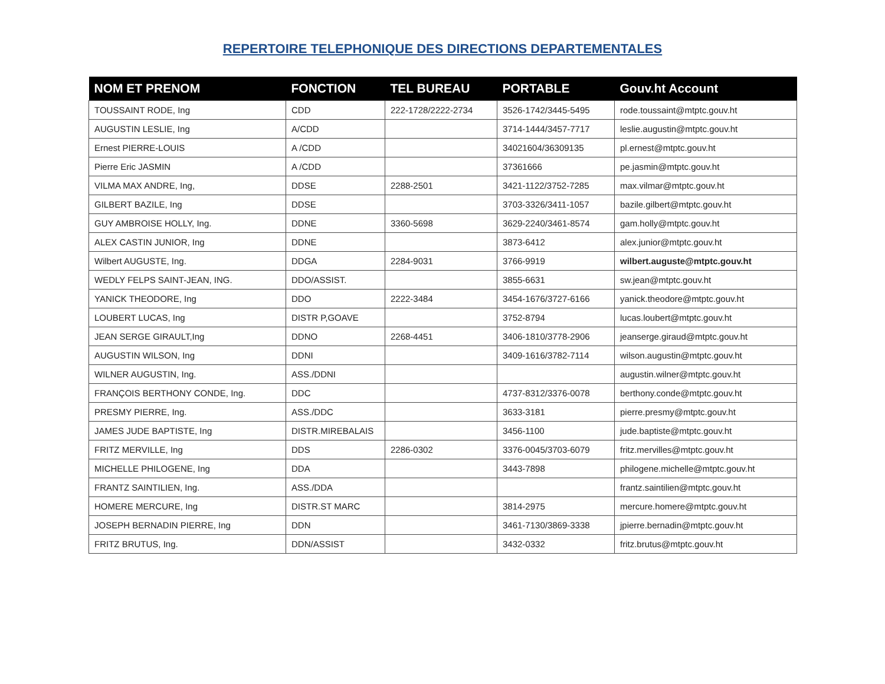REPERTOIRE TELEPHONIQUE DES DIRECTIONS DEPARTEMENTALES
| NOM ET PRENOM | FONCTION | TEL BUREAU | PORTABLE | Gouv.ht Account |
| --- | --- | --- | --- | --- |
| TOUSSAINT RODE, Ing | CDD | 222-1728/2222-2734 | 3526-1742/3445-5495 | rode.toussaint@mtptc.gouv.ht |
| AUGUSTIN LESLIE, Ing | A/CDD | | 3714-1444/3457-7717 | leslie.augustin@mtptc.gouv.ht |
| Ernest PIERRE-LOUIS | A /CDD | | 34021604/36309135 | pl.ernest@mtptc.gouv.ht |
| Pierre Eric JASMIN | A /CDD | | 37361666 | pe.jasmin@mtptc.gouv.ht |
| VILMA MAX ANDRE, Ing, | DDSE | 2288-2501 | 3421-1122/3752-7285 | max.vilmar@mtptc.gouv.ht |
| GILBERT BAZILE, Ing | DDSE | | 3703-3326/3411-1057 | bazile.gilbert@mtptc.gouv.ht |
| GUY AMBROISE HOLLY, Ing. | DDNE | 3360-5698 | 3629-2240/3461-8574 | gam.holly@mtptc.gouv.ht |
| ALEX CASTIN JUNIOR, Ing | DDNE | | 3873-6412 | alex.junior@mtptc.gouv.ht |
| Wilbert AUGUSTE, Ing. | DDGA | 2284-9031 | 3766-9919 | wilbert.auguste@mtptc.gouv.ht |
| WEDLY FELPS SAINT-JEAN, ING. | DDO/ASSIST. | | 3855-6631 | sw.jean@mtptc.gouv.ht |
| YANICK THEODORE, Ing | DDO | 2222-3484 | 3454-1676/3727-6166 | yanick.theodore@mtptc.gouv.ht |
| LOUBERT LUCAS, Ing | DISTR P,GOAVE | | 3752-8794 | lucas.loubert@mtptc.gouv.ht |
| JEAN SERGE GIRAULT,Ing | DDNO | 2268-4451 | 3406-1810/3778-2906 | jeanserge.giraud@mtptc.gouv.ht |
| AUGUSTIN WILSON, Ing | DDNI | | 3409-1616/3782-7114 | wilson.augustin@mtptc.gouv.ht |
| WILNER AUGUSTIN, Ing. | ASS./DDNI | | | augustin.wilner@mtptc.gouv.ht |
| FRANÇOIS BERTHONY CONDE, Ing. | DDC | | 4737-8312/3376-0078 | berthony.conde@mtptc.gouv.ht |
| PRESMY PIERRE, Ing. | ASS./DDC | | 3633-3181 | pierre.presmy@mtptc.gouv.ht |
| JAMES JUDE BAPTISTE, Ing | DISTR.MIREBALAIS | | 3456-1100 | jude.baptiste@mtptc.gouv.ht |
| FRITZ MERVILLE, Ing | DDS | 2286-0302 | 3376-0045/3703-6079 | fritz.mervilles@mtptc.gouv.ht |
| MICHELLE PHILOGENE, Ing | DDA | | 3443-7898 | philogene.michelle@mtptc.gouv.ht |
| FRANTZ SAINTILIEN, Ing. | ASS./DDA | | | frantz.saintilien@mtptc.gouv.ht |
| HOMERE MERCURE, Ing | DISTR.ST MARC | | 3814-2975 | mercure.homere@mtptc.gouv.ht |
| JOSEPH BERNADIN PIERRE, Ing | DDN | | 3461-7130/3869-3338 | jpierre.bernadin@mtptc.gouv.ht |
| FRITZ BRUTUS, Ing. | DDN/ASSIST | | 3432-0332 | fritz.brutus@mtptc.gouv.ht |